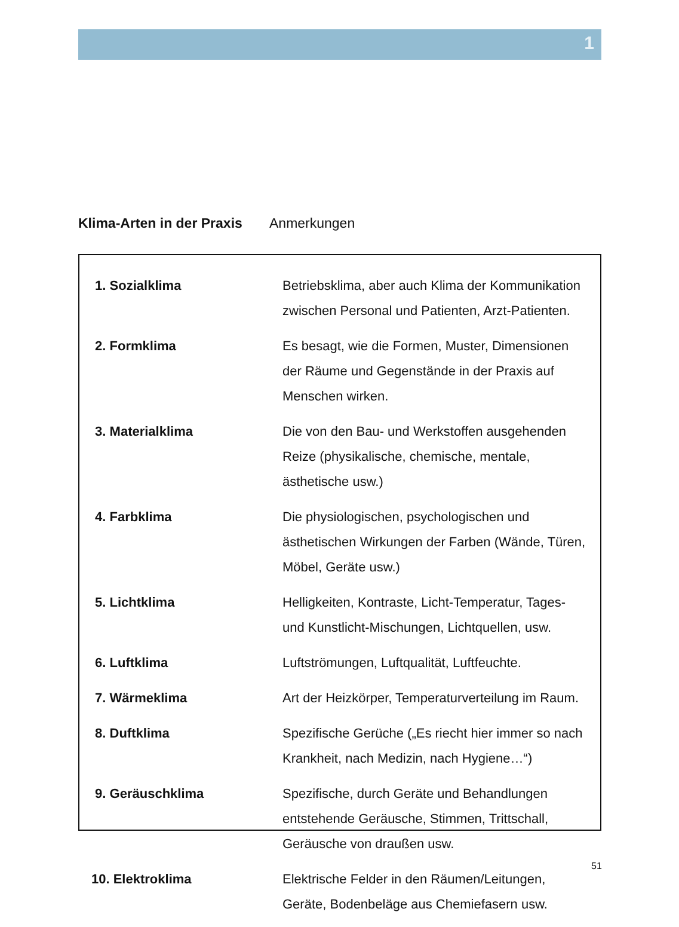1
Klima-Arten in der Praxis Anmerkungen
| 1. Sozialklima | Betriebsklima, aber auch Klima der Kommunikation zwischen Personal und Patienten, Arzt-Patienten. |
| 2. Formklima | Es besagt, wie die Formen, Muster, Dimensionen der Räume und Gegenstände in der Praxis auf Menschen wirken. |
| 3. Materialklima | Die von den Bau- und Werkstoffen ausgehenden Reize (physikalische, chemische, mentale, ästhetische usw.) |
| 4. Farbklima | Die physiologischen, psychologischen und ästhetischen Wirkungen der Farben (Wände, Türen, Möbel, Geräte usw.) |
| 5. Lichtklima | Helligkeiten, Kontraste, Licht-Temperatur, Tages- und Kunstlicht-Mischungen, Lichtquellen, usw. |
| 6. Luftklima | Luftströmungen, Luftqualität, Luftfeuchte. |
| 7. Wärmeklima | Art der Heizkörper, Temperaturverteilung im Raum. |
| 8. Duftklima | Spezifische Gerüche („Es riecht hier immer so nach Krankheit, nach Medizin, nach Hygiene…“) |
| 9. Geräuschklima | Spezifische, durch Geräte und Behandlungen entstehende Geräusche, Stimmen, Trittschall, Geräusche von draußen usw. |
| 10. Elektroklima | Elektrische Felder in den Räumen/Leitungen, Geräte, Bodenbeläge aus Chemiefasern usw. |
51